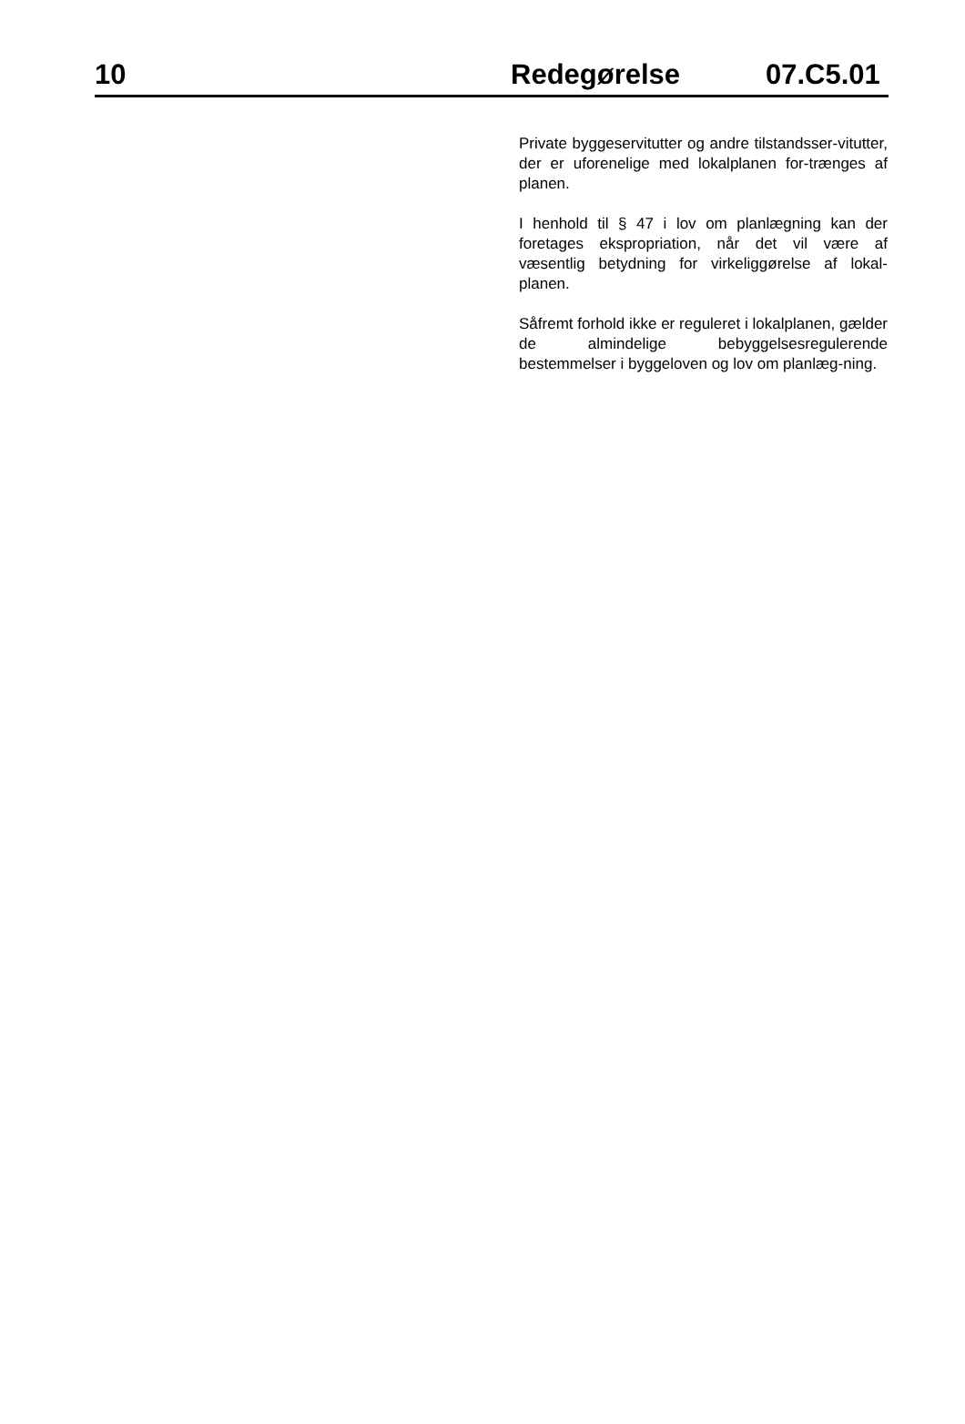10 Redegørelse 07.C5.01
Private byggeservitutter og andre tilstandsser-vitutter, der er uforenelige med lokalplanen for-trænges af planen.
I henhold til § 47 i lov om planlægning kan der foretages ekspropriation, når det vil være af væsentlig betydning for virkeliggørelse af lokal-planen.
Såfremt forhold ikke er reguleret i lokalplanen, gælder de almindelige bebyggelsesregulerende bestemmelser i byggeloven og lov om planlæg-ning.